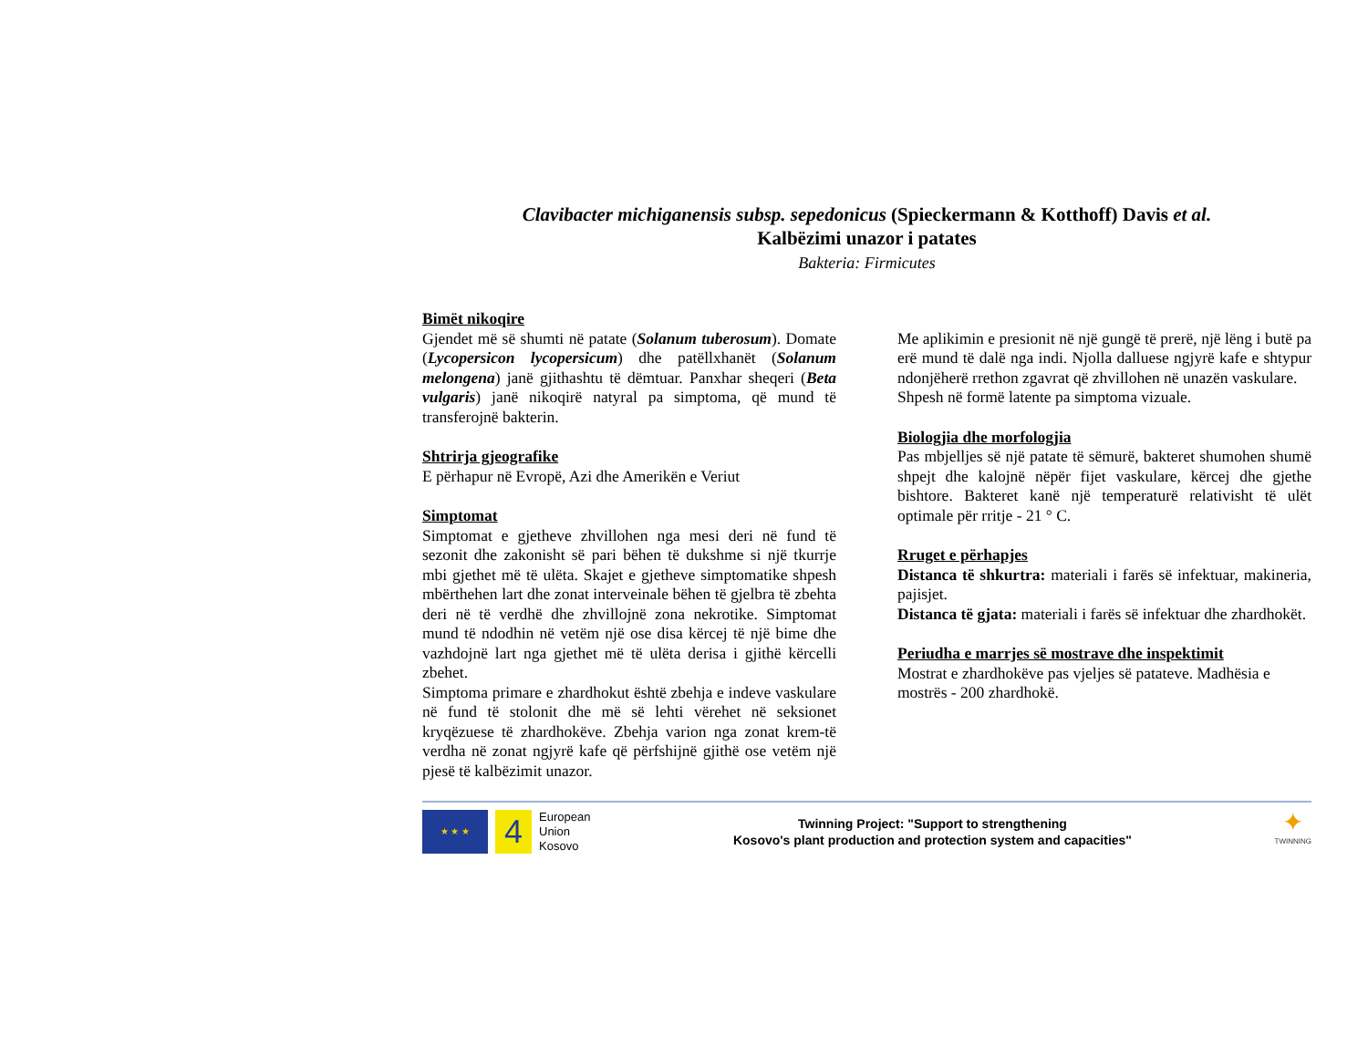Clavibacter michiganensis subsp. sepedonicus (Spieckermann & Kotthoff) Davis et al.
Kalbëzimi unazor i patates
Bakteria: Firmicutes
Bimët nikoqire
Gjendet më së shumti në patate (Solanum tuberosum). Domate (Lycopersicon lycopersicum) dhe patëllxhanët (Solanum melongena) janë gjithashtu të dëmtuar. Panxhar sheqeri (Beta vulgaris) janë nikoqirë natyral pa simptoma, që mund të transferojnë bakterin.
Shtrirja gjeografike
E përhapur në Evropë, Azi dhe Amerikën e Veriut
Simptomat
Simptomat e gjetheve zhvillohen nga mesi deri në fund të sezonit dhe zakonisht së pari bëhen të dukshme si një tkurrje mbi gjethet më të ulëta. Skajet e gjetheve simptomatike shpesh mbërthehen lart dhe zonat interveinale bëhen të gjelbra të zbehta deri në të verdhë dhe zhvillojnë zona nekrotike. Simptomat mund të ndodhin në vetëm një ose disa kërcej të një bime dhe vazhdojnë lart nga gjethet më të ulëta derisa i gjithë kërcelli zbehet.
Simptoma primare e zhardhokut është zbehja e indeve vaskulare në fund të stolonit dhe më së lehti vërehet në seksionet kryqëzuese të zhardhokëve. Zbehja varion nga zonat krem-të verdha në zonat ngjyrë kafe që përfshijnë gjithë ose vetëm një pjesë të kalbëzimit unazor.
Me aplikimin e presionit në një gungë të prerë, një lëng i butë pa erë mund të dalë nga indi. Njolla dalluese ngjyrë kafe e shtypur ndonjëherë rrethon zgavrat që zhvillohen në unazën vaskulare.
Shpesh në formë latente pa simptoma vizuale.
Biologjia dhe morfologjia
Pas mbjelljes së një patate të sëmurë, bakteret shumohen shumë shpejt dhe kalojnë nëpër fijet vaskulare, kërcej dhe gjethe bishtore. Bakteret kanë një temperaturë relativisht të ulët optimale për rritje - 21 ° C.
Rruget e përhapjes
Distanca të shkurtra: materiali i farës së infektuar, makineria, pajisjet.
Distanca të gjata: materiali i farës së infektuar dhe zhardhokët.
Periudha e marrjes së mostrave dhe inspektimit
Mostrat e zhardhokëve pas vjeljes së patateve. Madhësia e mostrës - 200 zhardhokë.
★ ★ ★
4
European
Union
Kosovo
Twinning Project: "Support to strengthening
Kosovo's plant production and protection system and capacities"
✦
TWINNING